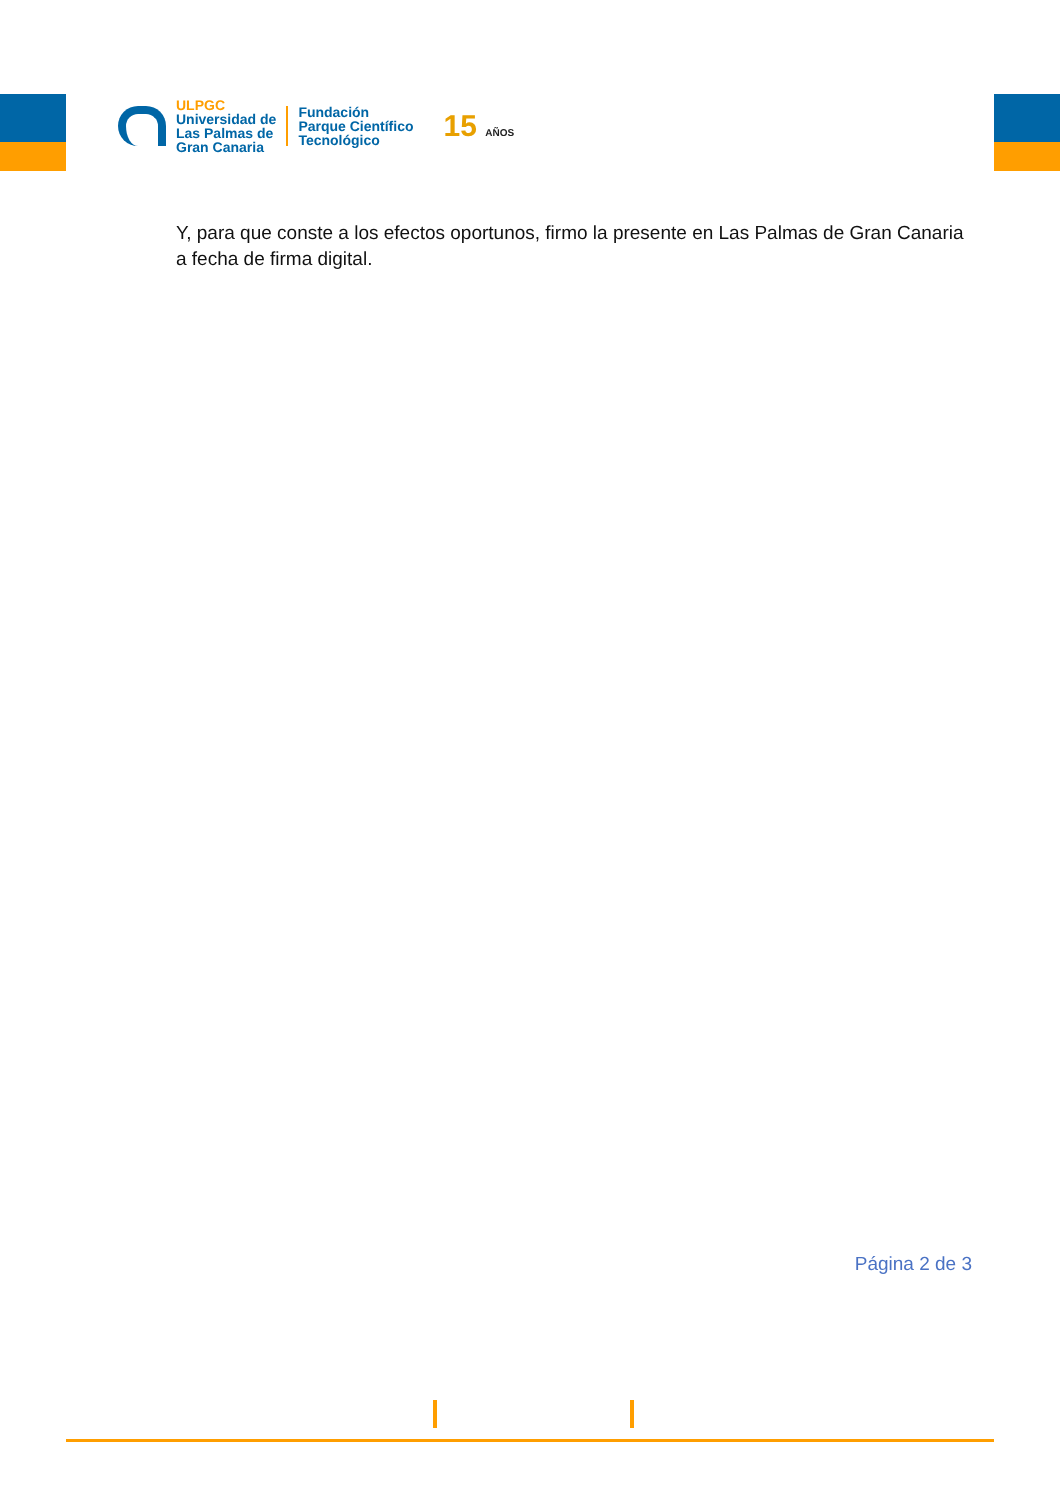ULPGC
Universidad de
Las Palmas de
Gran Canaria
Fundación
Parque Científico
Tecnológico
15 AÑOS
Y, para que conste a los efectos oportunos, firmo la presente en Las Palmas de Gran Canaria a fecha de firma digital.
Página 2 de 3